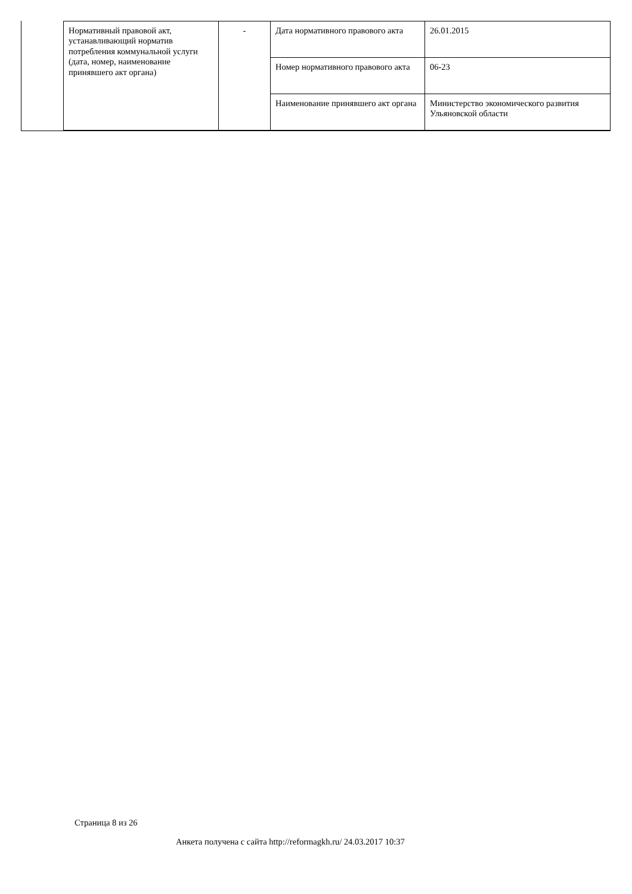| Нормативный правовой акт, устанавливающий норматив потребления коммунальной услуги (дата, номер, наименование принявшего акт органа) | - | Дата нормативного правового акта | 26.01.2015 |
| | | Номер нормативного правового акта | 06-23 |
| | | Наименование принявшего акт органа | Министерство экономического развития Ульяновской области |
Страница 8 из 26
Анкета получена с сайта http://reformagkh.ru/ 24.03.2017 10:37